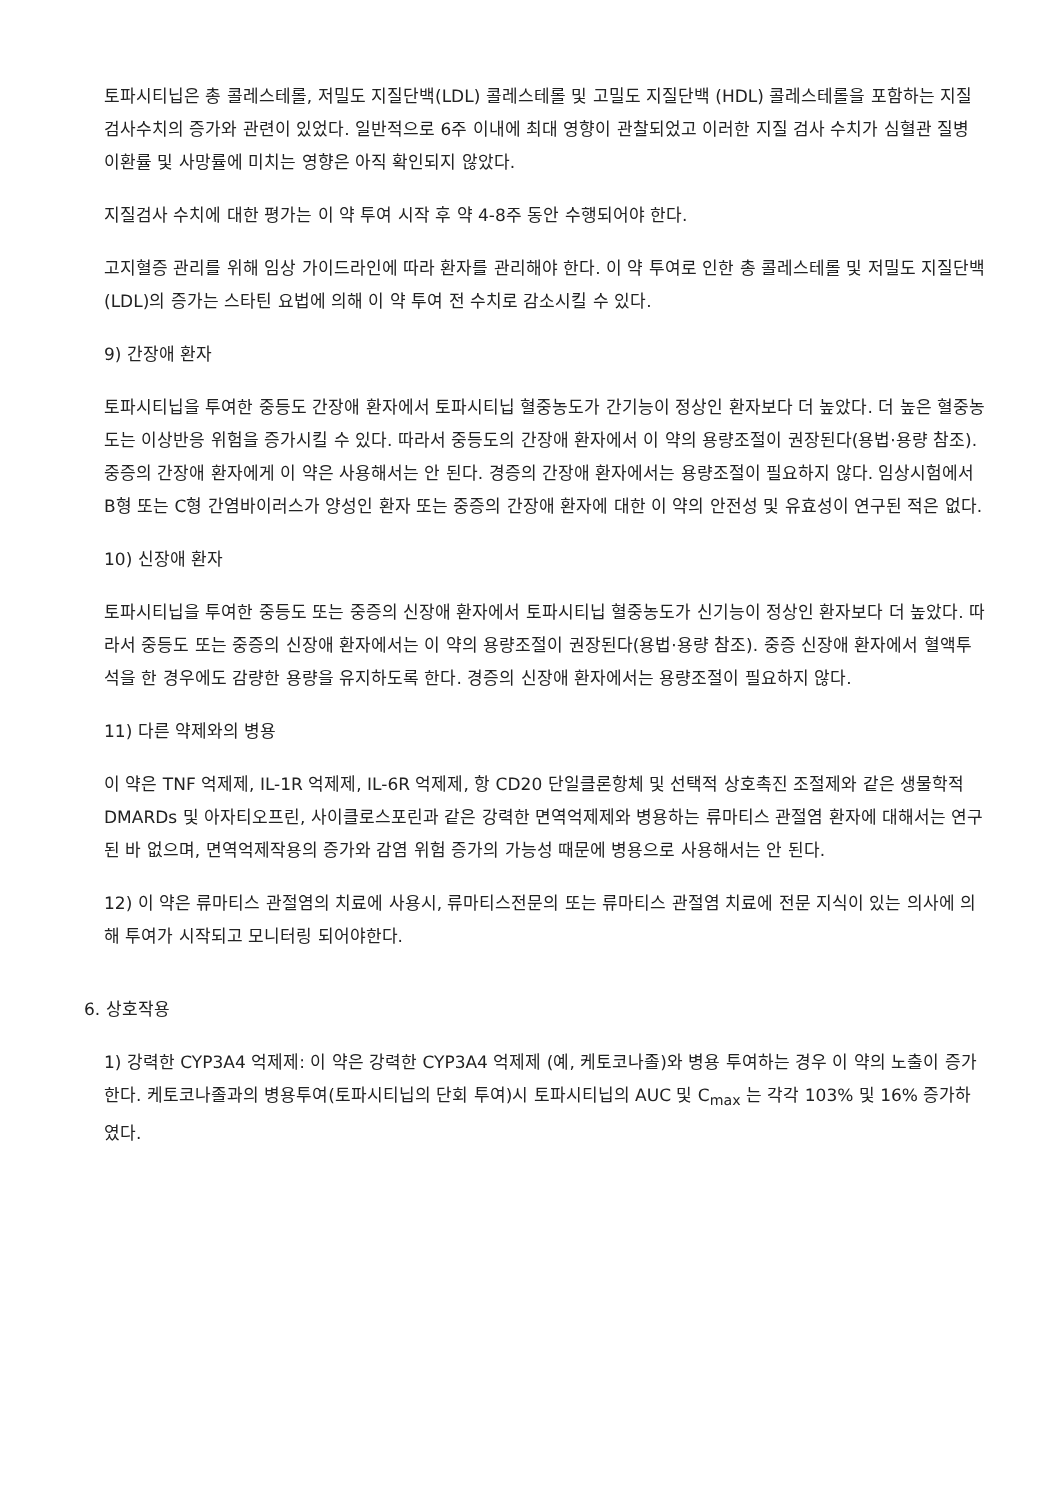토파시티닙은 총 콜레스테롤, 저밀도 지질단백(LDL) 콜레스테롤 및 고밀도 지질단백 (HDL) 콜레스테롤을 포함하는 지질 검사수치의 증가와 관련이 있었다. 일반적으로 6주 이내에 최대 영향이 관찰되었고 이러한 지질 검사 수치가 심혈관 질병 이환률 및 사망률에 미치는 영향은 아직 확인되지 않았다.
지질검사 수치에 대한 평가는 이 약 투여 시작 후 약 4-8주 동안 수행되어야 한다.
고지혈증 관리를 위해 임상 가이드라인에 따라 환자를 관리해야 한다. 이 약 투여로 인한 총 콜레스테롤 및 저밀도 지질단백(LDL)의 증가는 스타틴 요법에 의해 이 약 투여 전 수치로 감소시킬 수 있다.
9) 간장애 환자
토파시티닙을 투여한 중등도 간장애 환자에서 토파시티닙 혈중농도가 간기능이 정상인 환자보다 더 높았다. 더 높은 혈중농도는 이상반응 위험을 증가시킬 수 있다. 따라서 중등도의 간장애 환자에서 이 약의 용량조절이 권장된다(용법·용량 참조). 중증의 간장애 환자에게 이 약은 사용해서는 안 된다. 경증의 간장애 환자에서는 용량조절이 필요하지 않다. 임상시험에서 B형 또는 C형 간염바이러스가 양성인 환자 또는 중증의 간장애 환자에 대한 이 약의 안전성 및 유효성이 연구된 적은 없다.
10) 신장애 환자
토파시티닙을 투여한 중등도 또는 중증의 신장애 환자에서 토파시티닙 혈중농도가 신기능이 정상인 환자보다 더 높았다. 따라서 중등도 또는 중증의 신장애 환자에서는 이 약의 용량조절이 권장된다(용법·용량 참조). 중증 신장애 환자에서 혈액투석을 한 경우에도 감량한 용량을 유지하도록 한다. 경증의 신장애 환자에서는 용량조절이 필요하지 않다.
11) 다른 약제와의 병용
이 약은 TNF 억제제, IL-1R 억제제, IL-6R 억제제, 항 CD20 단일클론항체 및 선택적 상호촉진 조절제와 같은 생물학적 DMARDs 및 아자티오프린, 사이클로스포린과 같은 강력한 면역억제제와 병용하는 류마티스 관절염 환자에 대해서는 연구된 바 없으며, 면역억제작용의 증가와 감염 위험 증가의 가능성 때문에 병용으로 사용해서는 안 된다.
12) 이 약은 류마티스 관절염의 치료에 사용시, 류마티스전문의 또는 류마티스 관절염 치료에 전문 지식이 있는 의사에 의해 투여가 시작되고 모니터링 되어야한다.
6. 상호작용
1) 강력한 CYP3A4 억제제: 이 약은 강력한 CYP3A4 억제제 (예, 케토코나졸)와 병용 투여하는 경우 이 약의 노출이 증가한다. 케토코나졸과의 병용투여(토파시티닙의 단회 투여)시 토파시티닙의 AUC 및 C<sub>max</sub> 는 각각 103% 및 16% 증가하였다.